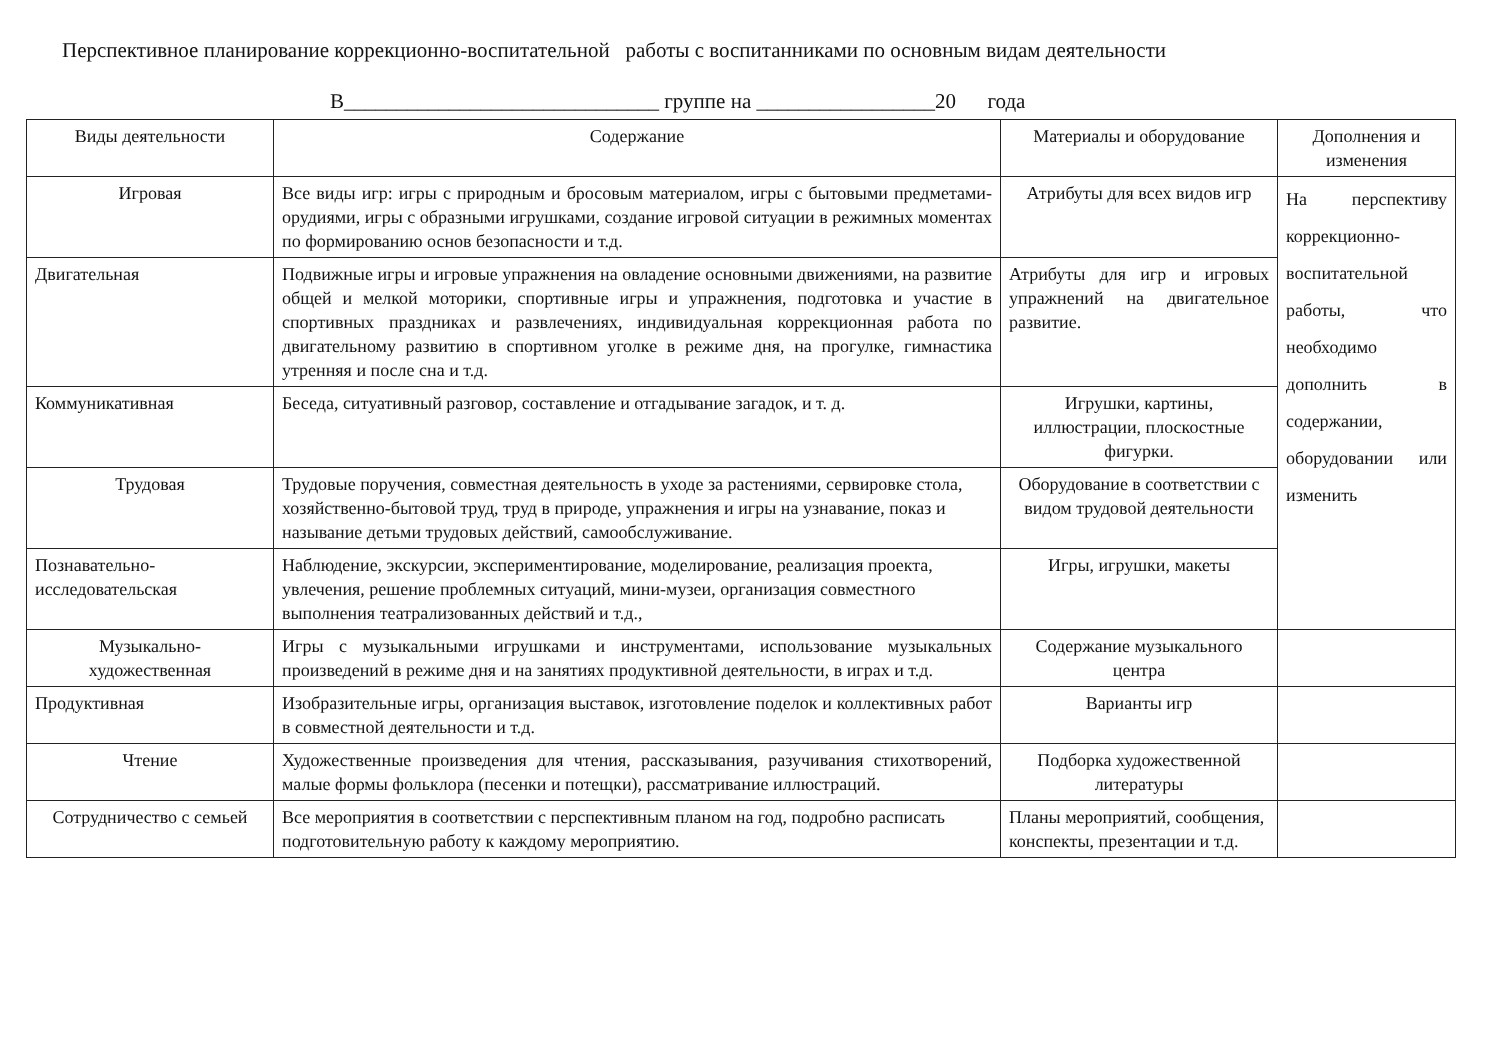Перспективное планирование коррекционно-воспитательной работы с воспитанниками по основным видам деятельности
В______________________________ группе на _________________20 года
| Виды деятельности | Содержание | Материалы и оборудование | Дополнения и изменения |
| --- | --- | --- | --- |
| Игровая | Все виды игр: игры с природным и бросовым материалом, игры с бытовыми предметами-орудиями, игры с образными игрушками, создание игровой ситуации в режимных моментах по формированию основ безопасности и т.д. | Атрибуты для всех видов игр | На перспективу коррекционно-воспитательной работы, что необходимо дополнить в содержании, оборудовании или изменить |
| Двигательная | Подвижные игры и игровые упражнения на овладение основными движениями, на развитие общей и мелкой моторики, спортивные игры и упражнения, подготовка и участие в спортивных праздниках и развлечениях, индивидуальная коррекционная работа по двигательному развитию в спортивном уголке в режиме дня, на прогулке, гимнастика утренняя и после сна и т.д. | Атрибуты для игр и игровых упражнений на двигательное развитие. | |
| Коммуникативная | Беседа, ситуативный разговор, составление и отгадывание загадок, и т. д. | Игрушки, картины, иллюстрации, плоскостные фигурки. | |
| Трудовая | Трудовые поручения, совместная деятельность в уходе за растениями, сервировке стола, хозяйственно-бытовой труд, труд в природе, упражнения и игры на узнавание, показ и называние детьми трудовых действий, самообслуживание. | Оборудование в соответствии с видом трудовой деятельности | |
| Познавательно-исследовательская | Наблюдение, экскурсии, экспериментирование, моделирование, реализация проекта, увлечения, решение проблемных ситуаций, мини-музеи, организация совместного выполнения театрализованных действий и т.д., | Игры, игрушки, макеты | |
| Музыкально- художественная | Игры с музыкальными игрушками и инструментами, использование музыкальных произведений в режиме дня и на занятиях продуктивной деятельности, в играх и т.д. | Содержание музыкального центра | |
| Продуктивная | Изобразительные игры, организация выставок, изготовление поделок и коллективных работ в совместной деятельности и т.д. | Варианты игр | |
| Чтение | Художественные произведения для чтения, рассказывания, разучивания стихотворений, малые формы фольклора (песенки и потещки), рассматривание иллюстраций. | Подборка художественной литературы | |
| Сотрудничество с семьей | Все мероприятия в соответствии с перспективным планом на год, подробно расписать подготовительную работу к каждому мероприятию. | Планы мероприятий, сообщения, конспекты, презентации и т.д. | |